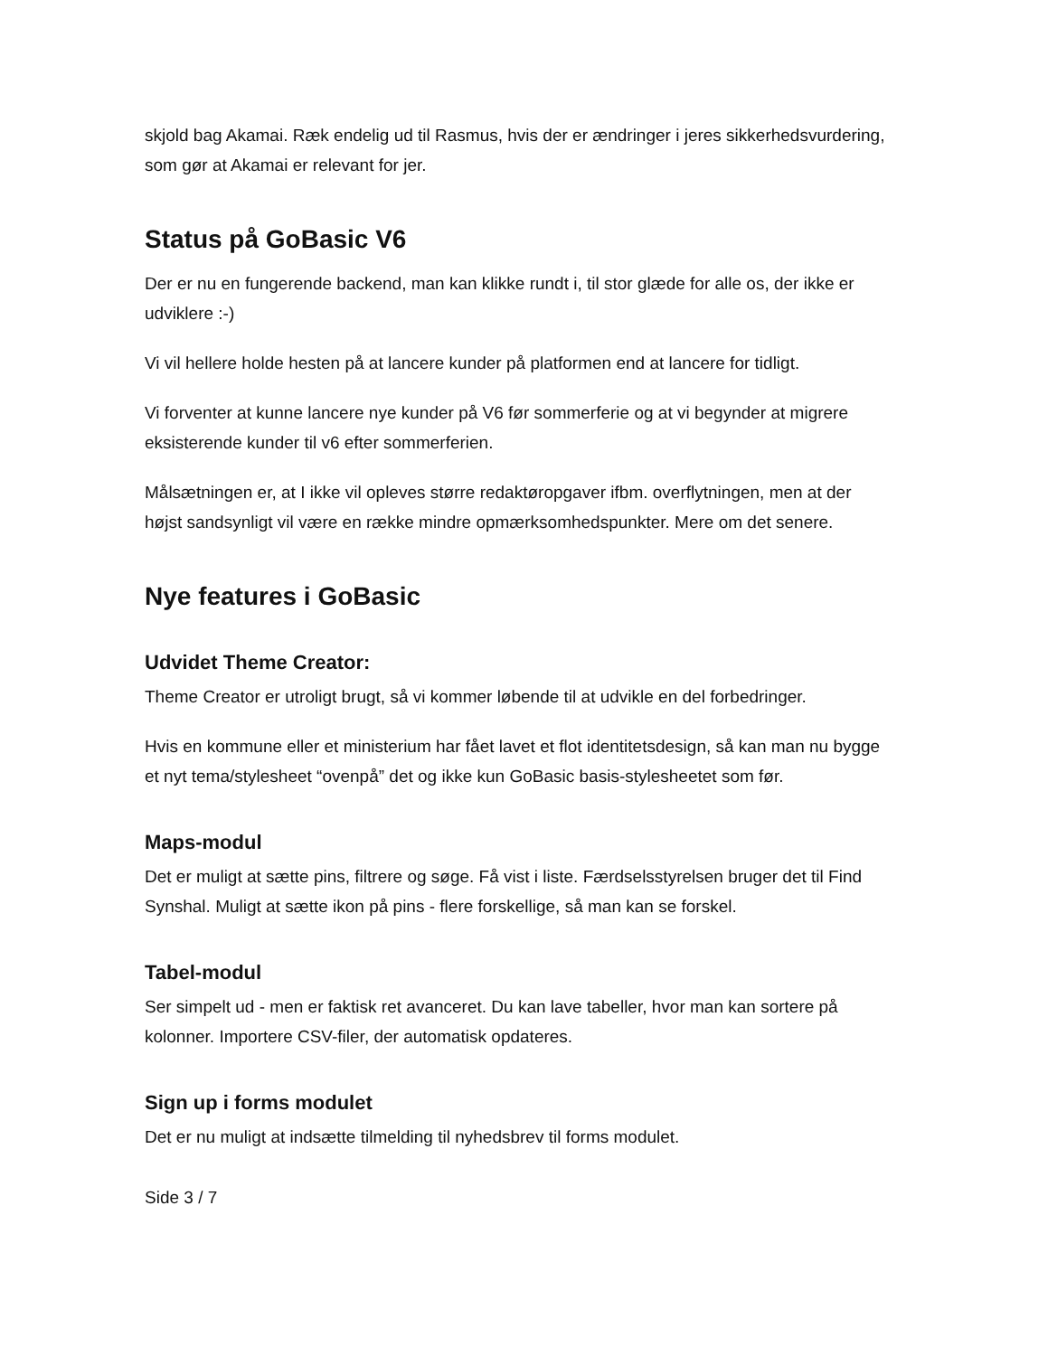skjold bag Akamai. Ræk endelig ud til Rasmus, hvis der er ændringer i jeres sikkerhedsvurdering, som gør at Akamai er relevant for jer.
Status på GoBasic V6
Der er nu en fungerende backend, man kan klikke rundt i, til stor glæde for alle os, der ikke er udviklere :-)
Vi vil hellere holde hesten på at lancere kunder på platformen end at lancere for tidligt.
Vi forventer at kunne lancere nye kunder på V6 før sommerferie og at vi begynder at migrere eksisterende kunder til v6 efter sommerferien.
Målsætningen er, at I ikke vil opleves større redaktøropgaver ifbm. overflytningen, men at der højst sandsynligt vil være en række mindre opmærksomhedspunkter. Mere om det senere.
Nye features i GoBasic
Udvidet Theme Creator:
Theme Creator er utroligt brugt, så vi kommer løbende til at udvikle en del forbedringer.
Hvis en kommune eller et ministerium har fået lavet et flot identitetsdesign, så kan man nu bygge et nyt tema/stylesheet “ovenpå” det og ikke kun GoBasic basis-stylesheetet som før.
Maps-modul
Det er muligt at sætte pins, filtrere og søge. Få vist i liste. Færdselsstyrelsen bruger det til Find Synshal. Muligt at sætte ikon på pins - flere forskellige, så man kan se forskel.
Tabel-modul
Ser simpelt ud - men er faktisk ret avanceret. Du kan lave tabeller, hvor man kan sortere på kolonner. Importere CSV-filer, der automatisk opdateres.
Sign up i forms modulet
Det er nu muligt at indsætte tilmelding til nyhedsbrev til forms modulet.
Side 3 / 7